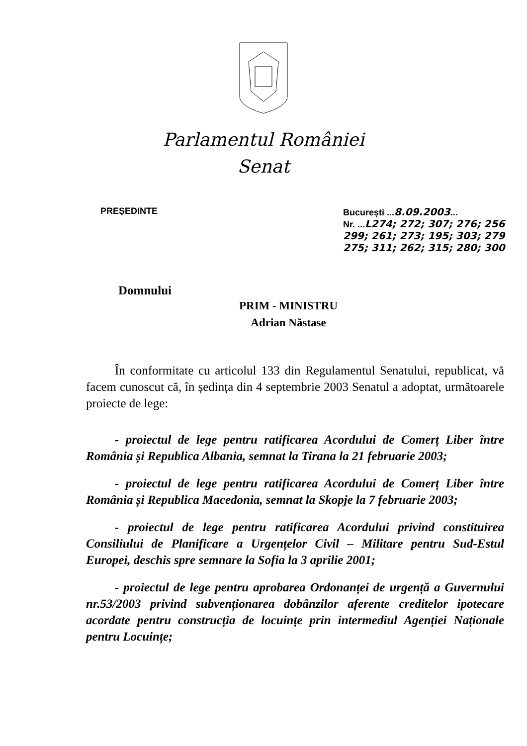Parlamentul României
Senat
PREȘEDINTE București ...8.09.2003...
Nr. ...L274; 272; 307; 276; 256 299; 261; 273; 195; 303; 279 275; 311; 262; 315; 280; 300
Domnului
PRIM - MINISTRU
Adrian Năstase
În conformitate cu articolul 133 din Regulamentul Senatului, republicat, vă facem cunoscut că, în ședința din 4 septembrie 2003 Senatul a adoptat, următoarele proiecte de lege:
- proiectul de lege pentru ratificarea Acordului de Comerț Liber între România și Republica Albania, semnat la Tirana la 21 februarie 2003;
- proiectul de lege pentru ratificarea Acordului de Comerț Liber între România și Republica Macedonia, semnat la Skopje la 7 februarie 2003;
- proiectul de lege pentru ratificarea Acordului privind constituirea Consiliului de Planificare a Urgențelor Civil – Militare pentru Sud-Estul Europei, deschis spre semnare la Sofia la 3 aprilie 2001;
- proiectul de lege pentru aprobarea Ordonanței de urgență a Guvernului nr.53/2003 privind subvenționarea dobânzilor aferente creditelor ipotecare acordate pentru construcția de locuințe prin intermediul Agenției Naționale pentru Locuințe;